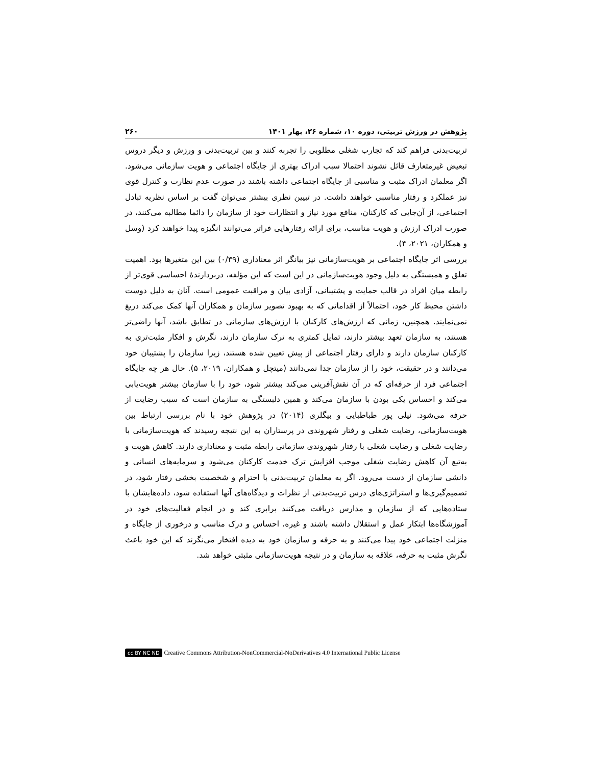پژوهش در ورزش تربیتی، دوره ۱۰، شماره ۲۶، بهار ۱۴۰۱ ۲۶۰
تربیت‌بدنی فراهم کند که تجارب شغلی مطلوبی را تجربه کنند و بین تربیت‌بدنی و ورزش و دیگر دروس تبعیض غیرمتعارف قائل نشوند احتمالا سبب ادراک بهتری از جایگاه اجتماعی و هویت سازمانی می‌شود. اگر معلمان ادراک مثبت و مناسبی از جایگاه اجتماعی داشته باشند در صورت عدم نظارت و کنترل قوی نیز عملکرد و رفتار مناسبی خواهند داشت. در تبیین نظری بیشتر می‌توان گفت بر اساس نظریه تبادل اجتماعی، از آن‌جایی که کارکنان، منافع مورد نیاز و انتظارات خود از سازمان را دائما مطالبه می‌کنند، در صورت ادراک ارزش و هویت مناسب، برای ارائه رفتارهایی فراتر می‌توانند انگیزه پیدا خواهند کرد (وسل و همکاران، ۲۰۲۱، ۴).
بررسی اثر جایگاه اجتماعی بر هویت‌سازمانی نیز بیانگر اثر معناداری (۰/۳۹) بین این متغیرها بود. اهمیت تعلق و همبستگی به دلیل وجود هویت‌سازمانی در این است که این مؤلفه، دربردارندهٔ احساسی قوی‌تر از رابطه میان افراد در قالب حمایت و پشتیبانی، آزادی بیان و مراقبت عمومی است. آنان به دلیل دوست داشتن محیط کار خود، احتمالاً از اقداماتی که به بهبود تصویر سازمان و همکاران آنها کمک می‌کند دریغ نمی‌نمایند. همچنین، زمانی که ارزش‌های کارکنان با ارزش‌های سازمانی در تطابق باشد، آنها راضی‌تر هستند، به سازمان تعهد بیشتر دارند، تمایل کمتری به ترک سازمان دارند، نگرش و افکار مثبت‌تری به کارکنان سازمان دارند و دارای رفتار اجتماعی از پیش تعیین شده هستند، زیرا سازمان را پشتیبان خود می‌دانند و در حقیقت، خود را از سازمان جدا نمی‌دانند (میتچل و همکاران، ۲۰۱۹، ۵). حال هر چه جایگاه اجتماعی فرد از حرفه‌ای که در آن نقش‌آفرینی می‌کند بیشتر شود، خود را با سازمان بیشتر هویت‌یابی می‌کند و احساس یکی بودن با سازمان می‌کند و همین دلبستگی به سازمان است که سبب رضایت از حرفه می‌شود. نیلی پور طباطبایی و بیگلری (۲۰۱۴) در پژوهش خود با نام بررسی ارتباط بین هویت‌سازمانی، رضایت شغلی و رفتار شهروندی در پرستاران به این نتیجه رسیدند که هویت‌سازمانی با رضایت شغلی و رضایت شغلی با رفتار شهروندی سازمانی رابطه مثبت و معناداری دارند. کاهش هویت و به‌تبع آن کاهش رضایت شغلی موجب افزایش ترک خدمت کارکنان می‌شود و سرمایه‌های انسانی و دانشی سازمان از دست می‌رود. اگر به معلمان تربیت‌بدنی با احترام و شخصیت بخشی رفتار شود، در تصمیم‌گیری‌ها و استراتژی‌های درس تربیت‌بدنی از نظرات و دیدگاه‌های آنها استفاده شود، داده‌هایشان با ستاده‌هایی که از سازمان و مدارس دریافت می‌کنند برابری کند و در انجام فعالیت‌های خود در آموزشگاه‌ها ابتکار عمل و استقلال داشته باشند و غیره، احساس و درک مناسب و درخوری از جایگاه و منزلت اجتماعی خود پیدا می‌کنند و به حرفه و سازمان خود به دیده افتخار می‌نگرند که این خود باعث نگرش مثبت به حرفه، علاقه به سازمان و در نتیجه هویت‌سازمانی مثبتی خواهد شد.
cc BY NC ND Creative Commons Attribution-NonCommercial-NoDerivatives 4.0 International Public License